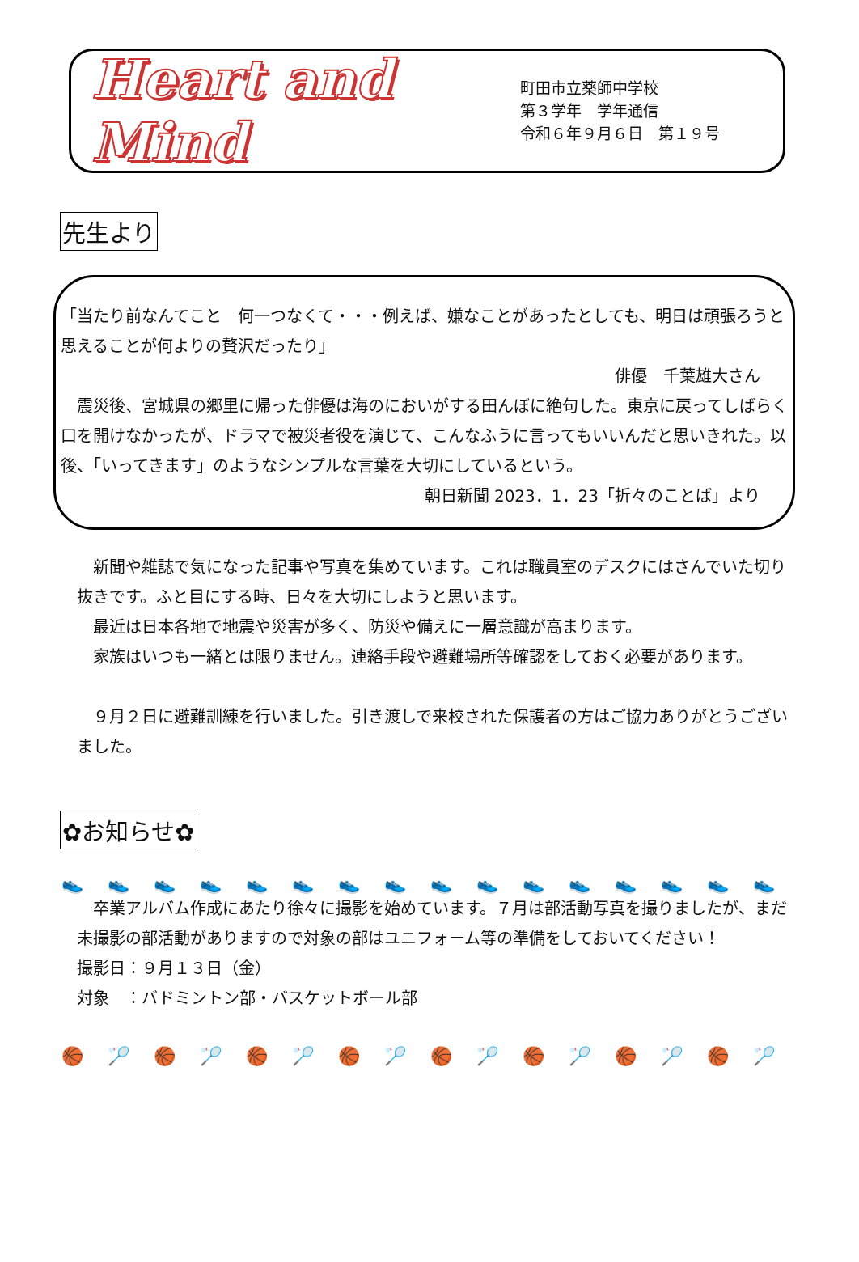Heart and Mind
町田市立薬師中学校
第３学年　学年通信
令和６年９月６日　第１９号
先生より
「当たり前なんてこと　何一つなくて・・・例えば、嫌なことがあったとしても、明日は頑張ろうと思えることが何よりの贅沢だったり」
俳優　千葉雄大さん
　震災後、宮城県の郷里に帰った俳優は海のにおいがする田んぼに絶句した。東京に戻ってしばらく口を開けなかったが、ドラマで被災者役を演じて、こんなふうに言ってもいいんだと思いきれた。以後、「いってきます」のようなシンプルな言葉を大切にしているという。
朝日新聞 2023．1．23「折々のことば」より
　新聞や雑誌で気になった記事や写真を集めています。これは職員室のデスクにはさんでいた切り抜きです。ふと目にする時、日々を大切にしようと思います。
　最近は日本各地で地震や災害が多く、防災や備えに一層意識が高まります。
　家族はいつも一緒とは限りません。連絡手段や避難場所等確認をしておく必要があります。
　９月２日に避難訓練を行いました。引き渡しで来校された保護者の方はご協力ありがとうございました。
✿お知らせ✿
👟👟👟👟👟👟👟👟👟👟👟👟👟👟👟👟
　卒業アルバム作成にあたり徐々に撮影を始めています。７月は部活動写真を撮りましたが、まだ未撮影の部活動がありますので対象の部はユニフォーム等の準備をしておいてください！
撮影日：９月１３日（金）
対象　：バドミントン部・バスケットボール部
🏀🏸🏀🏸🏀🏸🏀🏸🏀🏸🏀🏸🏀🏸🏀🏸